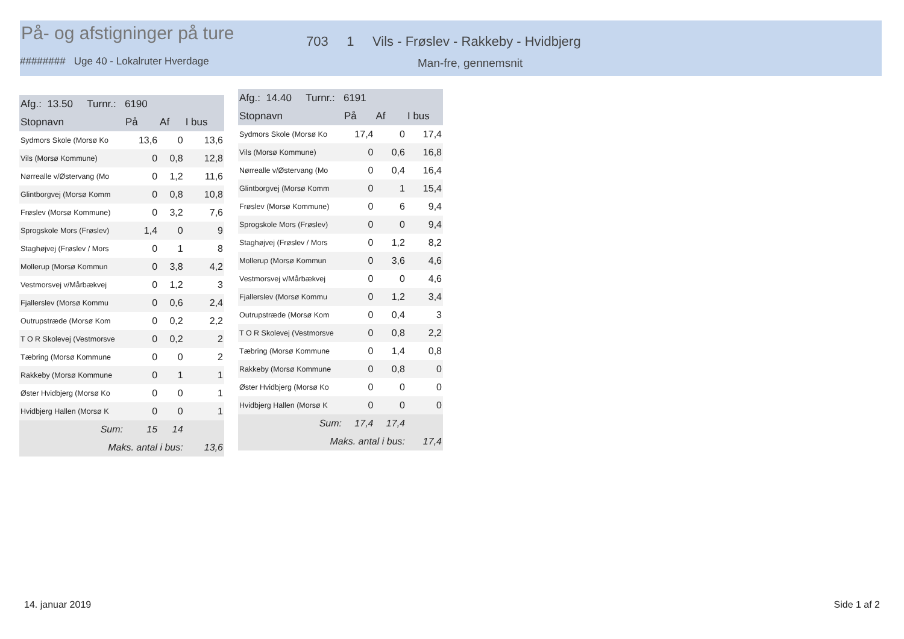På- og afstigninger på ture
703 1 Vils - Frøslev - Rakkeby - Hvidbjerg
######## Uge 40 - Lokalruter Hverdage
Man-fre, gennemsnit
| Afg.: 13.50 Turnr.: 6190 | | | |
| --- | --- | --- | --- |
| Stopnavn | På | Af | I bus |
| Sydmors Skole (Morsø Ko | 13,6 | 0 | 13,6 |
| Vils (Morsø Kommune) | 0 | 0,8 | 12,8 |
| Nørrealle v/Østervang (Mo | 0 | 1,2 | 11,6 |
| Glintborgvej (Morsø Komm | 0 | 0,8 | 10,8 |
| Frøslev (Morsø Kommune) | 0 | 3,2 | 7,6 |
| Sprogskole Mors (Frøslev) | 1,4 | 0 | 9 |
| Staghøjvej (Frøslev / Mors | 0 | 1 | 8 |
| Mollerup (Morsø Kommun | 0 | 3,8 | 4,2 |
| Vestmorsvej v/Mårbækvej | 0 | 1,2 | 3 |
| Fjallerslev (Morsø Kommu | 0 | 0,6 | 2,4 |
| Outrupstræde (Morsø Kom | 0 | 0,2 | 2,2 |
| T O R Skolevej (Vestmorsve | 0 | 0,2 | 2 |
| Tæbring (Morsø Kommune | 0 | 0 | 2 |
| Rakkeby (Morsø Kommune | 0 | 1 | 1 |
| Øster Hvidbjerg (Morsø Ko | 0 | 0 | 1 |
| Hvidbjerg Hallen (Morsø K | 0 | 0 | 1 |
| Sum: | 15 | 14 | |
| Maks. antal i bus: | | | 13,6 |
| Afg.: 14.40 Turnr.: 6191 | | | |
| --- | --- | --- | --- |
| Stopnavn | På | Af | I bus |
| Sydmors Skole (Morsø Ko | 17,4 | 0 | 17,4 |
| Vils (Morsø Kommune) | 0 | 0,6 | 16,8 |
| Nørrealle v/Østervang (Mo | 0 | 0,4 | 16,4 |
| Glintborgvej (Morsø Komm | 0 | 1 | 15,4 |
| Frøslev (Morsø Kommune) | 0 | 6 | 9,4 |
| Sprogskole Mors (Frøslev) | 0 | 0 | 9,4 |
| Staghøjvej (Frøslev / Mors | 0 | 1,2 | 8,2 |
| Mollerup (Morsø Kommun | 0 | 3,6 | 4,6 |
| Vestmorsvej v/Mårbækvej | 0 | 0 | 4,6 |
| Fjallerslev (Morsø Kommu | 0 | 1,2 | 3,4 |
| Outrupstræde (Morsø Kom | 0 | 0,4 | 3 |
| T O R Skolevej (Vestmorsve | 0 | 0,8 | 2,2 |
| Tæbring (Morsø Kommune | 0 | 1,4 | 0,8 |
| Rakkeby (Morsø Kommune | 0 | 0,8 | 0 |
| Øster Hvidbjerg (Morsø Ko | 0 | 0 | 0 |
| Hvidbjerg Hallen (Morsø K | 0 | 0 | 0 |
| Sum: | 17,4 | 17,4 | |
| Maks. antal i bus: | | | 17,4 |
14. januar 2019 Side 1 af 2